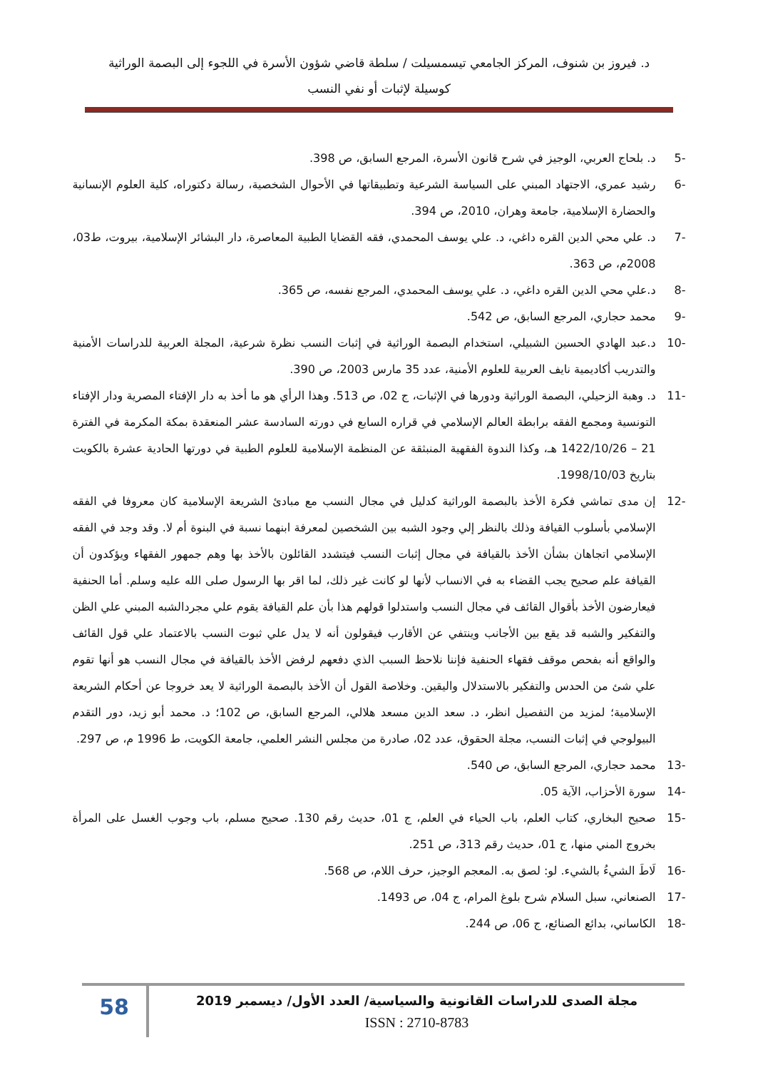د. فيروز بن شنوف، المركز الجامعي تيسمسيلت / سلطة قاضي شؤون الأسرة في اللجوء إلى البصمة الوراثية
كوسيلة لإثبات أو نفي النسب
-5 د. بلحاج العربي، الوجيز في شرح قانون الأسرة، المرجع السابق، ص 398.
-6 رشيد عمري، الاجتهاد المبني على السياسة الشرعية وتطبيقاتها في الأحوال الشخصية، رسالة دكتوراه، كلية العلوم الإنسانية والحضارة الإسلامية، جامعة وهران، 2010، ص 394.
-7 د. علي محي الدين القره داغي، د. علي يوسف المحمدي، فقه القضايا الطبية المعاصرة، دار البشائر الإسلامية، بيروت، ط03، 2008م، ص 363.
-8 د.علي محي الدين القره داغي، د. علي يوسف المحمدي، المرجع نفسه، ص 365.
-9 محمد حجاري، المرجع السابق، ص 542.
-10 د.عبد الهادي الحسين الشبيلي، استخدام البصمة الوراثية في إثبات النسب نظرة شرعية، المجلة العربية للدراسات الأمنية والتدريب أكاديمية نايف العربية للعلوم الأمنية، عدد 35 مارس 2003، ص 390.
-11 د. وهبة الزحيلي، البصمة الوراثية ودورها في الإثبات، ج 02، ص 513. وهذا الرأي هو ما أخذ به دار الإفتاء المصرية ودار الإفتاء التونسية ومجمع الفقه برابطة العالم الإسلامي في قراره السابع في دورته السادسة عشر المنعقدة بمكة المكرمة في الفترة 21 – 1422/10/26 هـ، وكذا الندوة الفقهية المنبثقة عن المنظمة الإسلامية للعلوم الطبية في دورتها الحادية عشرة بالكويت بتاريخ 1998/10/03.
-12 إن مدى تماشي فكرة الأخذ بالبصمة الوراثية كدليل في مجال النسب مع مبادئ الشريعة الإسلامية كان معروفا في الفقه الإسلامي بأسلوب القيافة وذلك بالنظر إلي وجود الشبه بين الشخصين لمعرفة ابنهما نسبة في البنوة أم لا. وقد وجد في الفقه الإسلامي اتجاهان بشأن الأخذ بالقيافة في مجال إثبات النسب فيتشدد القائلون بالأخذ بها وهم جمهور الفقهاء ويؤكدون أن القيافة علم صحيح يجب القضاء به في الانساب لأنها لو كانت غير ذلك، لما اقر بها الرسول صلى الله عليه وسلم. أما الحنفية فيعارضون الأخذ بأقوال القائف في مجال النسب واستدلوا قولهم هذا بأن علم القيافة يقوم علي مجردالشبه المبني علي الظن والتفكير والشبه قد يقع بين الأجانب وينتفي عن الأقارب فيقولون أنه لا يدل علي ثبوت النسب بالاعتماد علي قول القائف والواقع أنه بفحص موقف فقهاء الحنفية فإننا نلاحظ السبب الذي دفعهم لرفض الأخذ بالقيافة في مجال النسب هو أنها تقوم علي شئ من الحدس والتفكير بالاستدلال واليقين. وخلاصة القول أن الأخذ بالبصمة الوراثية لا يعد خروجا عن أحكام الشريعة الإسلامية؛ لمزيد من التفصيل انظر، د. سعد الدين مسعد هلالي، المرجع السابق، ص 102؛ د. محمد أبو زيد، دور التقدم البيولوجي في إثبات النسب، مجلة الحقوق، عدد 02، صادرة من مجلس النشر العلمي، جامعة الكويت، ط 1996 م، ص 297.
-13 محمد حجاري، المرجع السابق، ص 540.
-14 سورة الأحزاب، الآية 05.
-15 صحيح البخاري، كتاب العلم، باب الحياء في العلم، ج 01، حديث رقم 130. صحيح مسلم، باب وجوب الغسل على المرأة بخروج المني منها، ج 01، حديث رقم 313، ص 251.
-16 لَاطَ الشيءُ بالشيء. لو: لصق به. المعجم الوجيز، حرف اللام، ص 568.
-17 الصنعاني، سبل السلام شرح بلوغ المرام، ج 04، ص 1493.
-18 الكاساني، بدائع الصنائع، ج 06، ص 244.
58
مجلة الصدى للدراسات القانونية والسياسية/ العدد الأول/ ديسمبر 2019
ISSN : 2710-8783